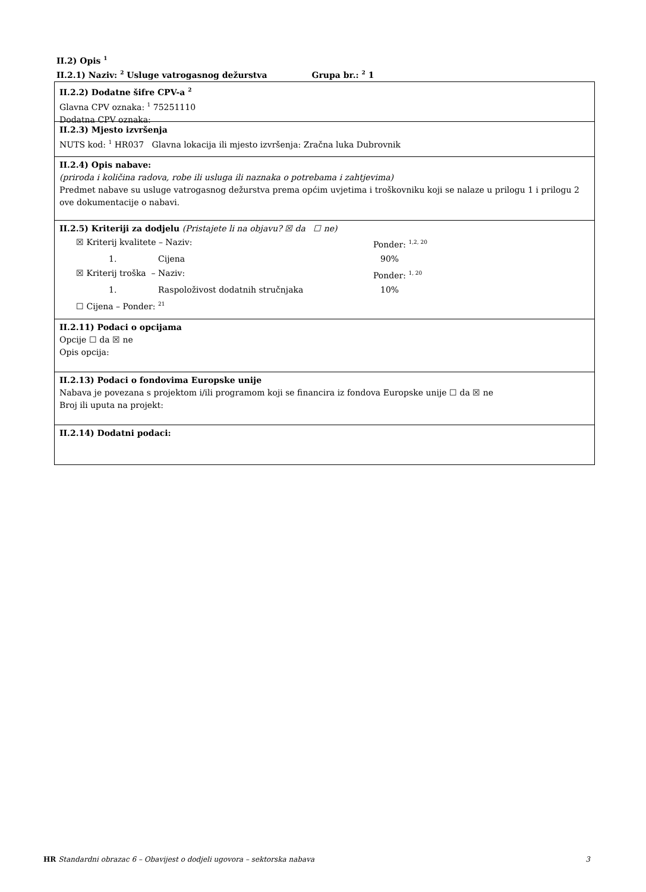II.2) Opis <sup>1</sup>
II.2.1) Naziv: <sup>2</sup> Usluge vatrogasnog dežurstva Grupa br.: <sup>2</sup> 1
II.2.2) Dodatne šifre CPV-a <sup>2</sup>
Glavna CPV oznaka: <sup>1</sup> 75251110
Dodatna CPV oznaka:
II.2.3) Mjesto izvršenja
NUTS kod: <sup>1</sup> HR037 Glavna lokacija ili mjesto izvršenja: Zračna luka Dubrovnik
II.2.4) Opis nabave:
(priroda i količina radova, robe ili usluga ili naznaka o potrebama i zahtjevima)
Predmet nabave su usluge vatrogasnog dežurstva prema općim uvjetima i troškovniku koji se nalaze u prilogu 1 i prilogu 2 ove dokumentacije o nabavi.
II.2.5) Kriteriji za dodjelu (Pristajete li na objavu? ☒ da ☐ ne)
☒ Kriterij kvalitete – Naziv: Ponder: <sup>1,2, 20</sup>
1. Cijena 90%
☒ Kriterij troška – Naziv: Ponder: <sup>1, 20</sup>
1. Raspoloživost dodatnih stručnjaka 10%
☐ Cijena – Ponder: <sup>21</sup>
II.2.11) Podaci o opcijama
Opcije ☐ da ☒ ne
Opis opcija:
II.2.13) Podaci o fondovima Europske unije
Nabava je povezana s projektom i/ili programom koji se financira iz fondova Europske unije ☐ da ☒ ne
Broj ili uputa na projekt:
II.2.14) Dodatni podaci:
HR Standardni obrazac 6 – Obavijest o dodjeli ugovora – sektorska nabava 3